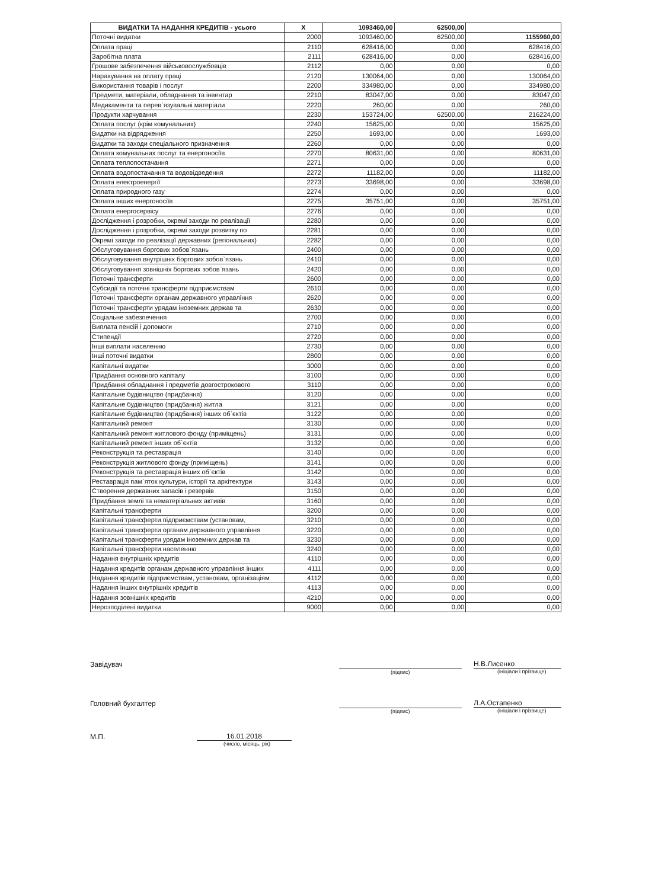| ВИДАТКИ ТА НАДАННЯ КРЕДИТІВ - усього | X | 1093460,00 | 62500,00 | |
| --- | --- | --- | --- | --- |
| Поточні видатки | 2000 | 1093460,00 | 62500,00 | 1155960,00 |
| Оплата праці | 2110 | 628416,00 | 0,00 | 628416,00 |
| Заробітна плата | 2111 | 628416,00 | 0,00 | 628416,00 |
| Грошове забезпечення військовослужбовців | 2112 | 0,00 | 0,00 | 0,00 |
| Нарахування на оплату праці | 2120 | 130064,00 | 0,00 | 130064,00 |
| Використання товарів і послуг | 2200 | 334980,00 | 0,00 | 334980,00 |
| Предмети, матеріали, обладнання та інвентар | 2210 | 83047,00 | 0,00 | 83047,00 |
| Медикаменти та перев`язувальні матеріали | 2220 | 260,00 | 0,00 | 260,00 |
| Продукти харчування | 2230 | 153724,00 | 62500,00 | 216224,00 |
| Оплата послуг (крім комунальних) | 2240 | 15625,00 | 0,00 | 15625,00 |
| Видатки на відрядження | 2250 | 1693,00 | 0,00 | 1693,00 |
| Видатки та заходи спеціального призначення | 2260 | 0,00 | 0,00 | 0,00 |
| Оплата комунальних послуг та енергоносіїв | 2270 | 80631,00 | 0,00 | 80631,00 |
| Оплата теплопостачання | 2271 | 0,00 | 0,00 | 0,00 |
| Оплата водопостачання та водовідведення | 2272 | 11182,00 | 0,00 | 11182,00 |
| Оплата електроенергії | 2273 | 33698,00 | 0,00 | 33698,00 |
| Оплата природного газу | 2274 | 0,00 | 0,00 | 0,00 |
| Оплата інших енергоносіїв | 2275 | 35751,00 | 0,00 | 35751,00 |
| Оплата енергосервісу | 2276 | 0,00 | 0,00 | 0,00 |
| Дослідження і розробки, окремі заходи по реалізації | 2280 | 0,00 | 0,00 | 0,00 |
| Дослідження і розробки, окремі заходи розвитку по | 2281 | 0,00 | 0,00 | 0,00 |
| Окремі заходи по реалізації державних (регіональних) | 2282 | 0,00 | 0,00 | 0,00 |
| Обслуговування боргових зобов`язань | 2400 | 0,00 | 0,00 | 0,00 |
| Обслуговування внутрішніх боргових зобов`язань | 2410 | 0,00 | 0,00 | 0,00 |
| Обслуговування зовнішніх боргових зобов`язань | 2420 | 0,00 | 0,00 | 0,00 |
| Поточні трансферти | 2600 | 0,00 | 0,00 | 0,00 |
| Субсидії та поточні трансферти підприємствам | 2610 | 0,00 | 0,00 | 0,00 |
| Поточні трансферти органам державного управління | 2620 | 0,00 | 0,00 | 0,00 |
| Поточні трансферти урядам іноземних держав та | 2630 | 0,00 | 0,00 | 0,00 |
| Соціальне забезпечення | 2700 | 0,00 | 0,00 | 0,00 |
| Виплата пенсій і допомоги | 2710 | 0,00 | 0,00 | 0,00 |
| Стипендії | 2720 | 0,00 | 0,00 | 0,00 |
| Інші виплати населенню | 2730 | 0,00 | 0,00 | 0,00 |
| Інші поточні видатки | 2800 | 0,00 | 0,00 | 0,00 |
| Капітальні видатки | 3000 | 0,00 | 0,00 | 0,00 |
| Придбання основного капіталу | 3100 | 0,00 | 0,00 | 0,00 |
| Придбання обладнання і предметів довгострокового | 3110 | 0,00 | 0,00 | 0,00 |
| Капітальне будівництво (придбання) | 3120 | 0,00 | 0,00 | 0,00 |
| Капітальне будівництво (придбання) житла | 3121 | 0,00 | 0,00 | 0,00 |
| Капітальне будівництво (придбання) інших об`єктів | 3122 | 0,00 | 0,00 | 0,00 |
| Капітальний ремонт | 3130 | 0,00 | 0,00 | 0,00 |
| Капітальний ремонт житлового фонду (приміщень) | 3131 | 0,00 | 0,00 | 0,00 |
| Капітальний ремонт інших об`єктів | 3132 | 0,00 | 0,00 | 0,00 |
| Реконструкція та реставрація | 3140 | 0,00 | 0,00 | 0,00 |
| Реконструкція житлового фонду (приміщень) | 3141 | 0,00 | 0,00 | 0,00 |
| Реконструкція та реставрація інших об`єктів | 3142 | 0,00 | 0,00 | 0,00 |
| Реставрація пам`яток культури, історії та архітектури | 3143 | 0,00 | 0,00 | 0,00 |
| Створення державних запасів і резервів | 3150 | 0,00 | 0,00 | 0,00 |
| Придбання землі та нематеріальних активів | 3160 | 0,00 | 0,00 | 0,00 |
| Капітальні трансферти | 3200 | 0,00 | 0,00 | 0,00 |
| Капітальні трансферти підприємствам (установам, | 3210 | 0,00 | 0,00 | 0,00 |
| Капітальні трансферти органам державного управління | 3220 | 0,00 | 0,00 | 0,00 |
| Капітальні трансферти урядам іноземних держав та | 3230 | 0,00 | 0,00 | 0,00 |
| Капітальні трансферти населенню | 3240 | 0,00 | 0,00 | 0,00 |
| Надання внутрішніх кредитів | 4110 | 0,00 | 0,00 | 0,00 |
| Надання кредитів органам державного управління інших | 4111 | 0,00 | 0,00 | 0,00 |
| Надання кредитів підприємствам, установам, організаціям | 4112 | 0,00 | 0,00 | 0,00 |
| Надання інших внутрішніх кредитів | 4113 | 0,00 | 0,00 | 0,00 |
| Надання зовнішніх кредитів | 4210 | 0,00 | 0,00 | 0,00 |
| Нерозподілені видатки | 9000 | 0,00 | 0,00 | 0,00 |
Завідувач
Н.В.Лисенко
(підпис) (ініціали і прізвище)
Головний бухгалтер
Л.А.Остапенко
(підпис) (ініціали і прізвище)
М.П.
16.01.2018
(число, місяць, рік)